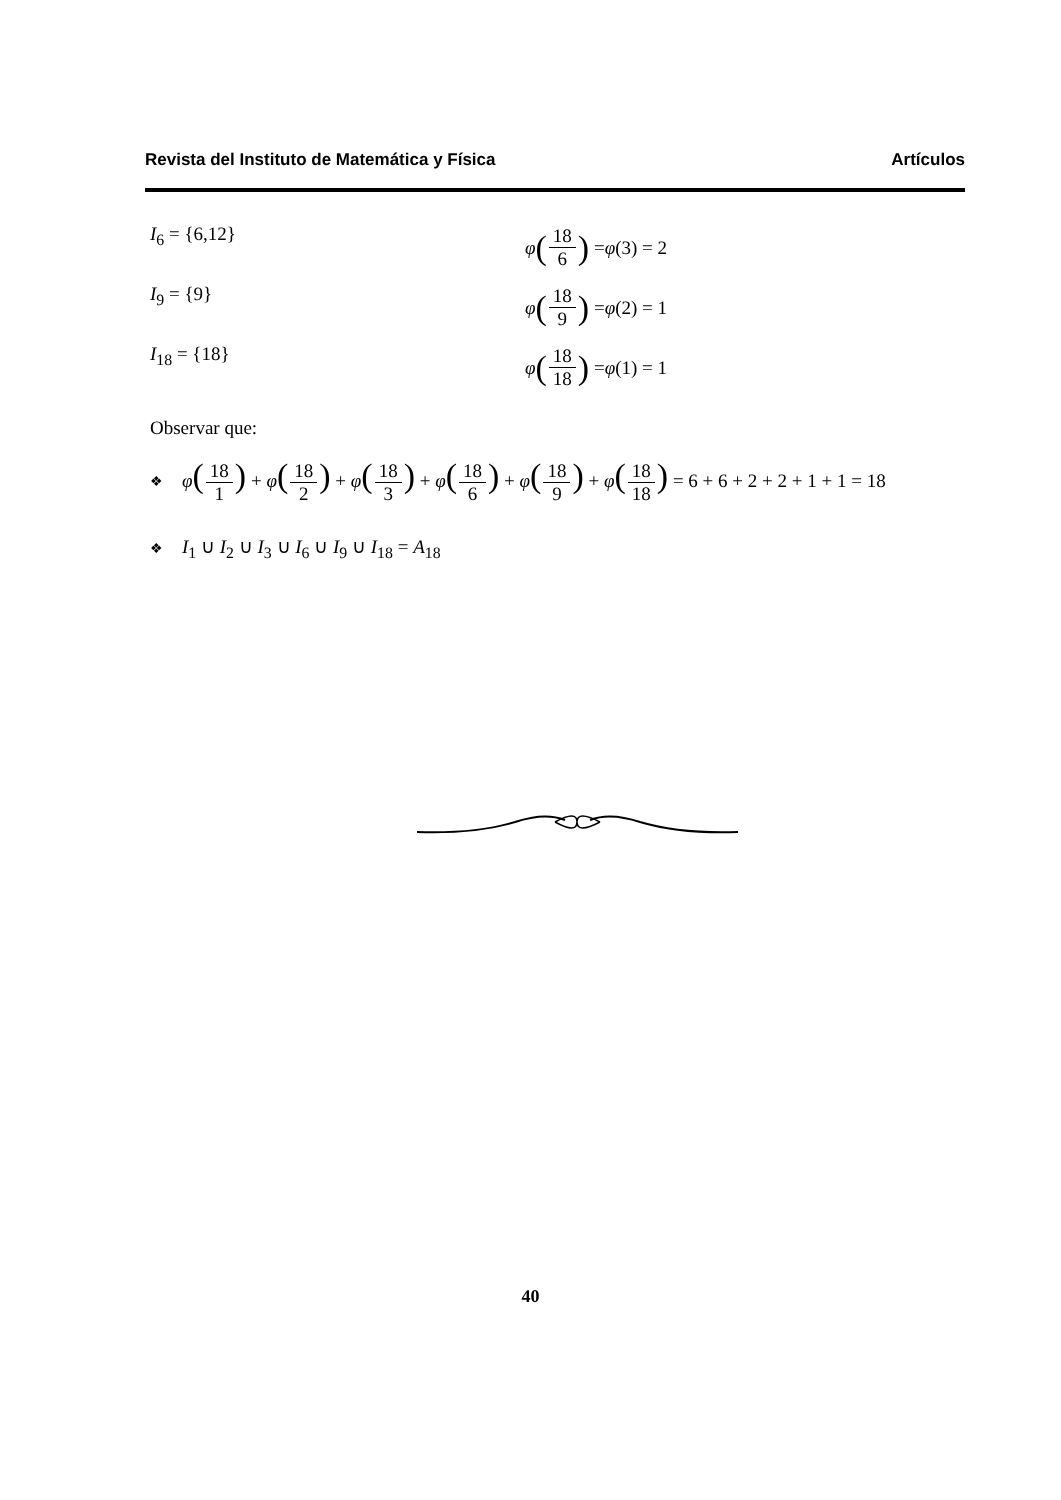Revista del Instituto de Matemática y Física Artículos
I<sub>6</sub> = {6,12} φ (18 6) = φ (3) = 2
I<sub>9</sub> = {9} φ (18 9) = φ (2) = 1
I<sub>18</sub> = {18} φ (18 18) = φ (1) = 1
Observar que:
❖ φ(18 1) + φ(18 2) + φ(18 3) + φ(18 6) + φ(18 9) + φ(18 18) = 6 + 6 + 2 + 2 + 1 + 1 = 18
❖ I<sub>1</sub> ∪ I<sub>2</sub> ∪ I<sub>3</sub> ∪ I<sub>6</sub> ∪ I<sub>9</sub> ∪ I<sub>18</sub> = A<sub>18</sub>
40